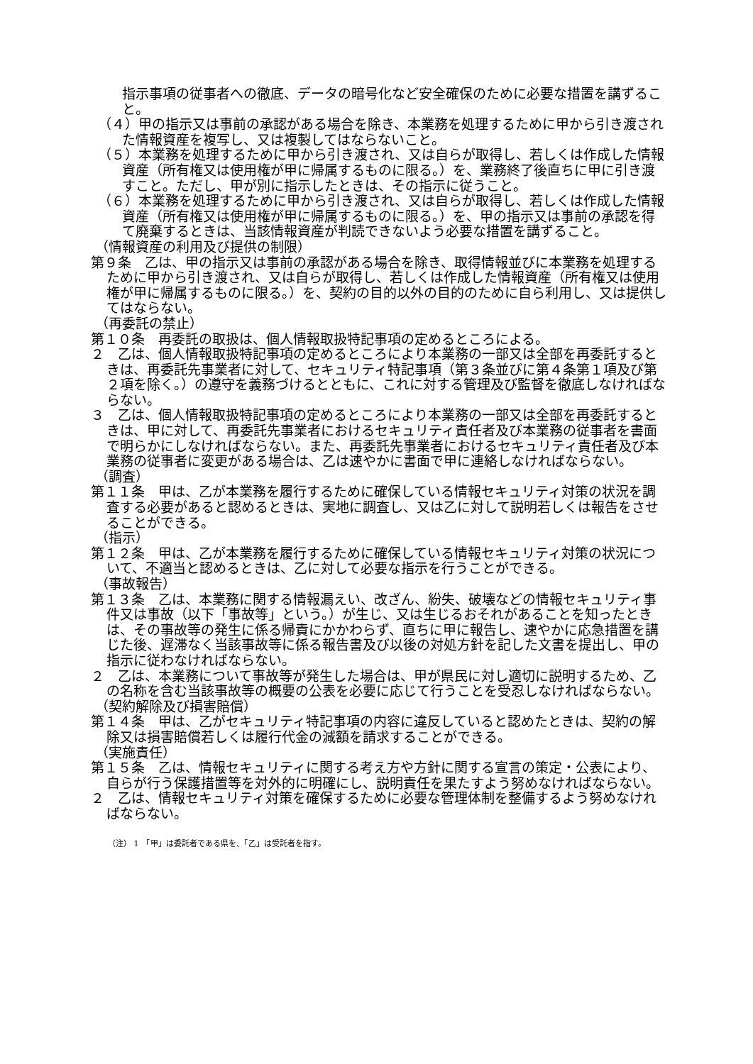指示事項の従事者への徹底、データの暗号化など安全確保のために必要な措置を講ずること。
（４）甲の指示又は事前の承認がある場合を除き、本業務を処理するために甲から引き渡された情報資産を複写し、又は複製してはならないこと。
（５）本業務を処理するために甲から引き渡され、又は自らが取得し、若しくは作成した情報資産（所有権又は使用権が甲に帰属するものに限る。）を、業務終了後直ちに甲に引き渡すこと。ただし、甲が別に指示したときは、その指示に従うこと。
（６）本業務を処理するために甲から引き渡され、又は自らが取得し、若しくは作成した情報資産（所有権又は使用権が甲に帰属するものに限る。）を、甲の指示又は事前の承認を得て廃棄するときは、当該情報資産が判読できないよう必要な措置を講ずること。
（情報資産の利用及び提供の制限）
第９条　乙は、甲の指示又は事前の承認がある場合を除き、取得情報並びに本業務を処理するために甲から引き渡され、又は自らが取得し、若しくは作成した情報資産（所有権又は使用権が甲に帰属するものに限る。）を、契約の目的以外の目的のために自ら利用し、又は提供してはならない。
（再委託の禁止）
第１０条　再委託の取扱は、個人情報取扱特記事項の定めるところによる。
２　乙は、個人情報取扱特記事項の定めるところにより本業務の一部又は全部を再委託するときは、再委託先事業者に対して、セキュリティ特記事項（第３条並びに第４条第１項及び第２項を除く。）の遵守を義務づけるとともに、これに対する管理及び監督を徹底しなければならない。
３　乙は、個人情報取扱特記事項の定めるところにより本業務の一部又は全部を再委託するときは、甲に対して、再委託先事業者におけるセキュリティ責任者及び本業務の従事者を書面で明らかにしなければならない。また、再委託先事業者におけるセキュリティ責任者及び本業務の従事者に変更がある場合は、乙は速やかに書面で甲に連絡しなければならない。
（調査）
第１１条　甲は、乙が本業務を履行するために確保している情報セキュリティ対策の状況を調査する必要があると認めるときは、実地に調査し、又は乙に対して説明若しくは報告をさせることができる。
（指示）
第１２条　甲は、乙が本業務を履行するために確保している情報セキュリティ対策の状況について、不適当と認めるときは、乙に対して必要な指示を行うことができる。
（事故報告）
第１３条　乙は、本業務に関する情報漏えい、改ざん、紛失、破壊などの情報セキュリティ事件又は事故（以下「事故等」という。）が生じ、又は生じるおそれがあることを知ったときは、その事故等の発生に係る帰責にかかわらず、直ちに甲に報告し、速やかに応急措置を講じた後、遅滞なく当該事故等に係る報告書及び以後の対処方針を記した文書を提出し、甲の指示に従わなければならない。
２　乙は、本業務について事故等が発生した場合は、甲が県民に対し適切に説明するため、乙の名称を含む当該事故等の概要の公表を必要に応じて行うことを受忍しなければならない。
（契約解除及び損害賠償）
第１４条　甲は、乙がセキュリティ特記事項の内容に違反していると認めたときは、契約の解除又は損害賠償若しくは履行代金の減額を請求することができる。
（実施責任）
第１５条　乙は、情報セキュリティに関する考え方や方針に関する宣言の策定・公表により、自らが行う保護措置等を対外的に明確にし、説明責任を果たすよう努めなければならない。
２　乙は、情報セキュリティ対策を確保するために必要な管理体制を整備するよう努めなければならない。
（注） 1　「甲」は委託者である県を、「乙」は受託者を指す。